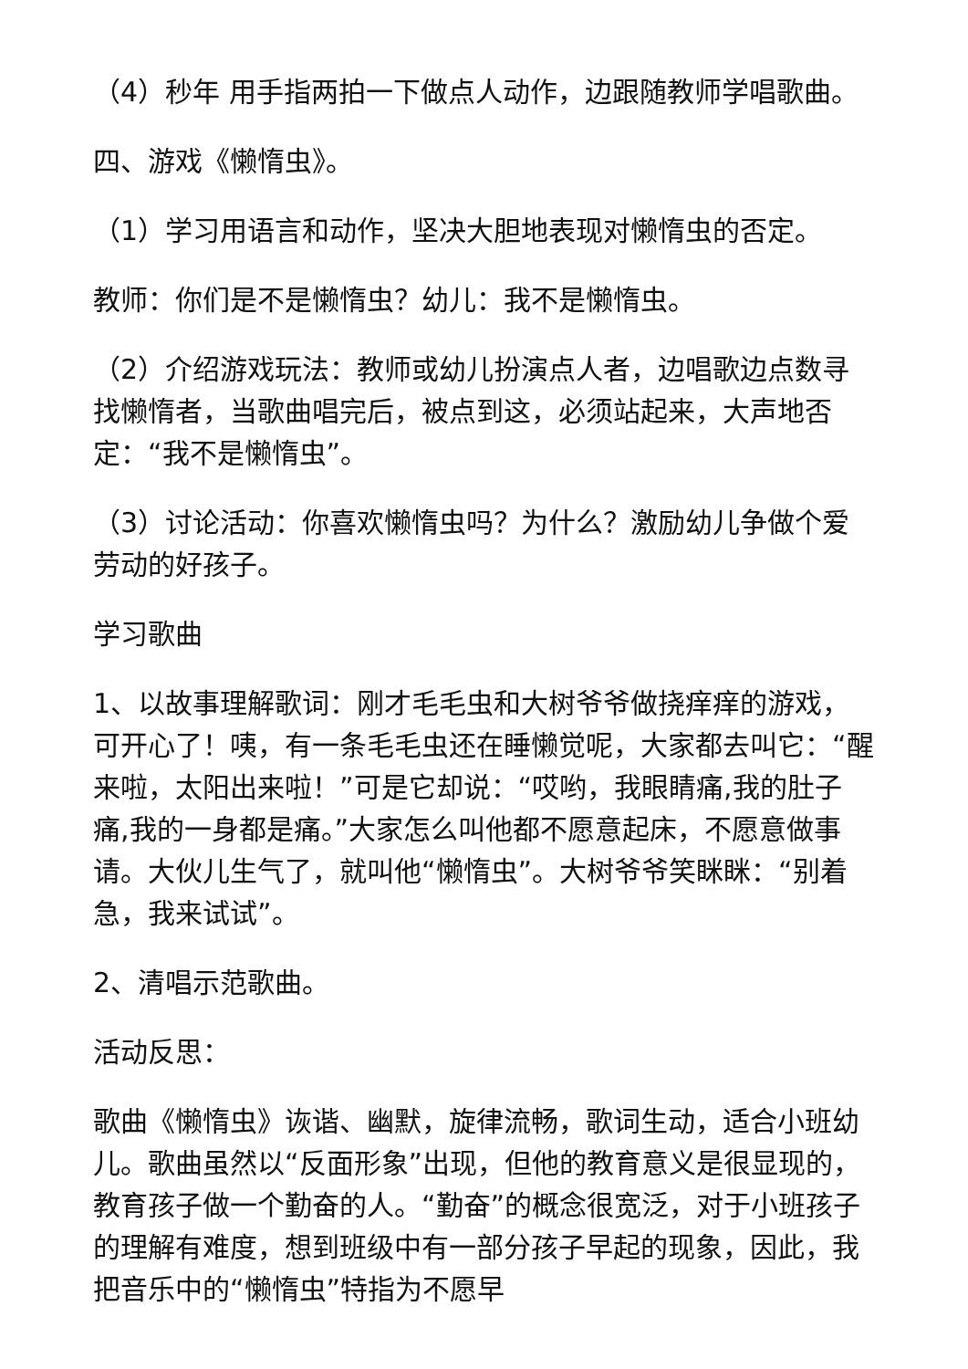（4）秒年 用手指两拍一下做点人动作，边跟随教师学唱歌曲。
四、游戏《懒惰虫》。
（1）学习用语言和动作，坚决大胆地表现对懒惰虫的否定。
教师：你们是不是懒惰虫？幼儿：我不是懒惰虫。
（2）介绍游戏玩法：教师或幼儿扮演点人者，边唱歌边点数寻找懒惰者，当歌曲唱完后，被点到这，必须站起来，大声地否定：“我不是懒惰虫”。
（3）讨论活动：你喜欢懒惰虫吗？为什么？激励幼儿争做个爱劳动的好孩子。
学习歌曲
1、以故事理解歌词：刚才毛毛虫和大树爷爷做挠痒痒的游戏，可开心了！咦，有一条毛毛虫还在睡懒觉呢，大家都去叫它：“醒来啦，太阳出来啦！”可是它却说：“哎哟，我眼睛痛,我的肚子痛,我的一身都是痛。”大家怎么叫他都不愿意起床，不愿意做事请。大伙儿生气了，就叫他“懒惰虫”。大树爷爷笑眯眯：“别着急，我来试试”。
2、清唱示范歌曲。
活动反思：
歌曲《懒惰虫》诙谐、幽默，旋律流畅，歌词生动，适合小班幼儿。歌曲虽然以“反面形象”出现，但他的教育意义是很显现的，教育孩子做一个勤奋的人。“勤奋”的概念很宽泛，对于小班孩子的理解有难度，想到班级中有一部分孩子早起的现象，因此，我把音乐中的“懒惰虫”特指为不愿早